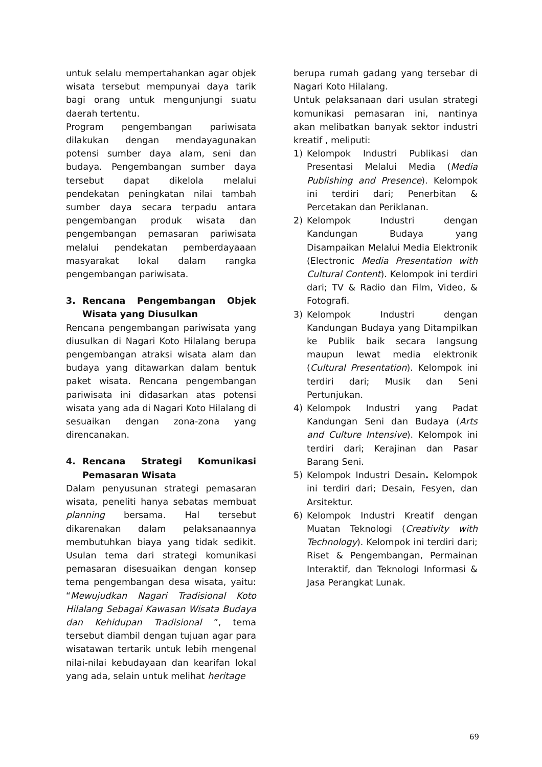untuk selalu mempertahankan agar objek wisata tersebut mempunyai daya tarik bagi orang untuk mengunjungi suatu daerah tertentu.
Program pengembangan pariwisata dilakukan dengan mendayagunakan potensi sumber daya alam, seni dan budaya. Pengembangan sumber daya tersebut dapat dikelola melalui pendekatan peningkatan nilai tambah sumber daya secara terpadu antara pengembangan produk wisata dan pengembangan pemasaran pariwisata melalui pendekatan pemberdayaaan masyarakat lokal dalam rangka pengembangan pariwisata.
3. Rencana Pengembangan Objek Wisata yang Diusulkan
Rencana pengembangan pariwisata yang diusulkan di Nagari Koto Hilalang berupa pengembangan atraksi wisata alam dan budaya yang ditawarkan dalam bentuk paket wisata. Rencana pengembangan pariwisata ini didasarkan atas potensi wisata yang ada di Nagari Koto Hilalang di sesuaikan dengan zona-zona yang direncanakan.
4. Rencana Strategi Komunikasi Pemasaran Wisata
Dalam penyusunan strategi pemasaran wisata, peneliti hanya sebatas membuat planning bersama. Hal tersebut dikarenakan dalam pelaksanaannya membutuhkan biaya yang tidak sedikit. Usulan tema dari strategi komunikasi pemasaran disesuaikan dengan konsep tema pengembangan desa wisata, yaitu: “Mewujudkan Nagari Tradisional Koto Hilalang Sebagai Kawasan Wisata Budaya dan Kehidupan Tradisional ”, tema tersebut diambil dengan tujuan agar para wisatawan tertarik untuk lebih mengenal nilai-nilai kebudayaan dan kearifan lokal yang ada, selain untuk melihat heritage
berupa rumah gadang yang tersebar di Nagari Koto Hilalang.
Untuk pelaksanaan dari usulan strategi komunikasi pemasaran ini, nantinya akan melibatkan banyak sektor industri kreatif , meliputi:
1) Kelompok Industri Publikasi dan Presentasi Melalui Media (Media Publishing and Presence). Kelompok ini terdiri dari; Penerbitan & Percetakan dan Periklanan.
2) Kelompok Industri dengan Kandungan Budaya yang Disampaikan Melalui Media Elektronik (Electronic Media Presentation with Cultural Content). Kelompok ini terdiri dari; TV & Radio dan Film, Video, & Fotografi.
3) Kelompok Industri dengan Kandungan Budaya yang Ditampilkan ke Publik baik secara langsung maupun lewat media elektronik (Cultural Presentation). Kelompok ini terdiri dari; Musik dan Seni Pertunjukan.
4) Kelompok Industri yang Padat Kandungan Seni dan Budaya (Arts and Culture Intensive). Kelompok ini terdiri dari; Kerajinan dan Pasar Barang Seni.
5) Kelompok Industri Desain. Kelompok ini terdiri dari; Desain, Fesyen, dan Arsitektur.
6) Kelompok Industri Kreatif dengan Muatan Teknologi (Creativity with Technology). Kelompok ini terdiri dari; Riset & Pengembangan, Permainan Interaktif, dan Teknologi Informasi & Jasa Perangkat Lunak.
69